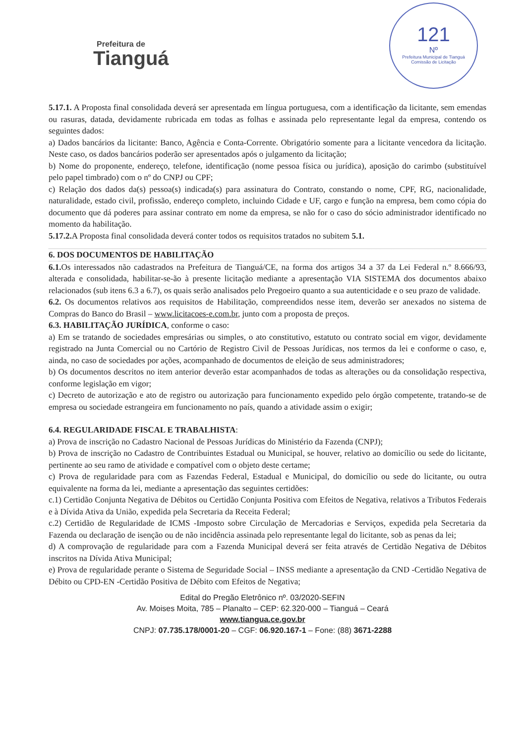Prefeitura de
Tianguá
121
Nº
Prefeitura Municipal de Tianguá
Comissão de Licitação
5.17.1. A Proposta final consolidada deverá ser apresentada em língua portuguesa, com a identificação da licitante, sem emendas ou rasuras, datada, devidamente rubricada em todas as folhas e assinada pelo representante legal da empresa, contendo os seguintes dados:
a) Dados bancários da licitante: Banco, Agência e Conta-Corrente. Obrigatório somente para a licitante vencedora da licitação. Neste caso, os dados bancários poderão ser apresentados após o julgamento da licitação;
b) Nome do proponente, endereço, telefone, identificação (nome pessoa física ou jurídica), aposição do carimbo (substituível pelo papel timbrado) com o nº do CNPJ ou CPF;
c) Relação dos dados da(s) pessoa(s) indicada(s) para assinatura do Contrato, constando o nome, CPF, RG, nacionalidade, naturalidade, estado civil, profissão, endereço completo, incluindo Cidade e UF, cargo e função na empresa, bem como cópia do documento que dá poderes para assinar contrato em nome da empresa, se não for o caso do sócio administrador identificado no momento da habilitação.
5.17.2. A Proposta final consolidada deverá conter todos os requisitos tratados no subitem 5.1.
6. DOS DOCUMENTOS DE HABILITAÇÃO
6.1. Os interessados não cadastrados na Prefeitura de Tianguá/CE, na forma dos artigos 34 a 37 da Lei Federal n.º 8.666/93, alterada e consolidada, habilitar-se-ão à presente licitação mediante a apresentação VIA SISTEMA dos documentos abaixo relacionados (sub itens 6.3 a 6.7), os quais serão analisados pelo Pregoeiro quanto a sua autenticidade e o seu prazo de validade.
6.2. Os documentos relativos aos requisitos de Habilitação, compreendidos nesse item, deverão ser anexados no sistema de Compras do Banco do Brasil – www.licitacoes-e.com.br, junto com a proposta de preços.
6.3. HABILITAÇÃO JURÍDICA, conforme o caso:
a) Em se tratando de sociedades empresárias ou simples, o ato constitutivo, estatuto ou contrato social em vigor, devidamente registrado na Junta Comercial ou no Cartório de Registro Civil de Pessoas Jurídicas, nos termos da lei e conforme o caso, e, ainda, no caso de sociedades por ações, acompanhado de documentos de eleição de seus administradores;
b) Os documentos descritos no item anterior deverão estar acompanhados de todas as alterações ou da consolidação respectiva, conforme legislação em vigor;
c) Decreto de autorização e ato de registro ou autorização para funcionamento expedido pelo órgão competente, tratando-se de empresa ou sociedade estrangeira em funcionamento no país, quando a atividade assim o exigir;
6.4. REGULARIDADE FISCAL E TRABALHISTA:
a) Prova de inscrição no Cadastro Nacional de Pessoas Jurídicas do Ministério da Fazenda (CNPJ);
b) Prova de inscrição no Cadastro de Contribuintes Estadual ou Municipal, se houver, relativo ao domicílio ou sede do licitante, pertinente ao seu ramo de atividade e compatível com o objeto deste certame;
c) Prova de regularidade para com as Fazendas Federal, Estadual e Municipal, do domicílio ou sede do licitante, ou outra equivalente na forma da lei, mediante a apresentação das seguintes certidões:
c.1) Certidão Conjunta Negativa de Débitos ou Certidão Conjunta Positiva com Efeitos de Negativa, relativos a Tributos Federais e à Dívida Ativa da União, expedida pela Secretaria da Receita Federal;
c.2) Certidão de Regularidade de ICMS -Imposto sobre Circulação de Mercadorias e Serviços, expedida pela Secretaria da Fazenda ou declaração de isenção ou de não incidência assinada pelo representante legal do licitante, sob as penas da lei;
d) A comprovação de regularidade para com a Fazenda Municipal deverá ser feita através de Certidão Negativa de Débitos inscritos na Dívida Ativa Municipal;
e) Prova de regularidade perante o Sistema de Seguridade Social – INSS mediante a apresentação da CND -Certidão Negativa de Débito ou CPD-EN -Certidão Positiva de Débito com Efeitos de Negativa;
Edital do Pregão Eletrônico nº. 03/2020-SEFIN
Av. Moises Moita, 785 – Planalto – CEP: 62.320-000 – Tianguá – Ceará
www.tiangua.ce.gov.br
CNPJ: 07.735.178/0001-20 – CGF: 06.920.167-1 – Fone: (88) 3671-2288